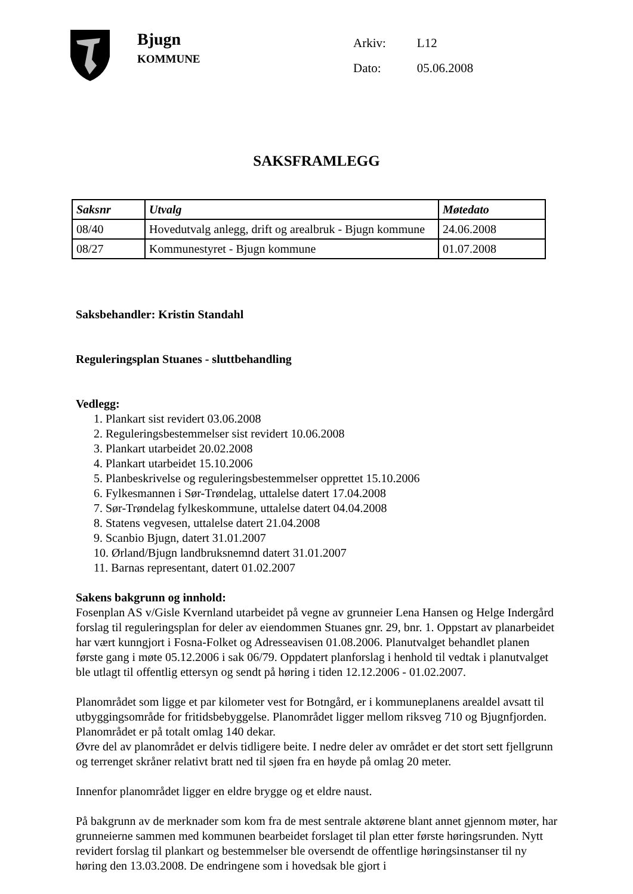Bjugn
KOMMUNE
| Arkiv: | L12 |
| Dato: | 05.06.2008 |
SAKSFRAMLEGG
| Saksnr | Utvalg | Møtedato |
| --- | --- | --- |
| 08/40 | Hovedutvalg anlegg, drift og arealbruk - Bjugn kommune | 24.06.2008 |
| 08/27 | Kommunestyret - Bjugn kommune | 01.07.2008 |
Saksbehandler: Kristin Standahl
Reguleringsplan Stuanes - sluttbehandling
Vedlegg:
1. Plankart sist revidert 03.06.2008
2. Reguleringsbestemmelser sist revidert 10.06.2008
3. Plankart utarbeidet 20.02.2008
4. Plankart utarbeidet 15.10.2006
5. Planbeskrivelse og reguleringsbestemmelser opprettet 15.10.2006
6. Fylkesmannen i Sør-Trøndelag, uttalelse datert 17.04.2008
7. Sør-Trøndelag fylkeskommune, uttalelse datert 04.04.2008
8. Statens vegvesen, uttalelse datert 21.04.2008
9. Scanbio Bjugn, datert 31.01.2007
10. Ørland/Bjugn landbruksnemnd datert 31.01.2007
11. Barnas representant, datert 01.02.2007
Sakens bakgrunn og innhold:
Fosenplan AS v/Gisle Kvernland utarbeidet på vegne av grunneier Lena Hansen og Helge Indergård forslag til reguleringsplan for deler av eiendommen Stuanes gnr. 29, bnr. 1. Oppstart av planarbeidet har vært kunngjort i Fosna-Folket og Adresseavisen 01.08.2006. Planutvalget behandlet planen første gang i møte 05.12.2006 i sak 06/79. Oppdatert planforslag i henhold til vedtak i planutvalget ble utlagt til offentlig ettersyn og sendt på høring i tiden 12.12.2006 - 01.02.2007.
Planområdet som ligge et par kilometer vest for Botngård, er i kommuneplanens arealdel avsatt til utbyggingsområde for fritidsbebyggelse. Planområdet ligger mellom riksveg 710 og Bjugnfjorden. Planområdet er på totalt omlag 140 dekar.
Øvre del av planområdet er delvis tidligere beite. I nedre deler av området er det stort sett fjellgrunn og terrenget skråner relativt bratt ned til sjøen fra en høyde på omlag 20 meter.
Innenfor planområdet ligger en eldre brygge og et eldre naust.
På bakgrunn av de merknader som kom fra de mest sentrale aktørene blant annet gjennom møter, har grunneierne sammen med kommunen bearbeidet forslaget til plan etter første høringsrunden. Nytt revidert forslag til plankart og bestemmelser ble oversendt de offentlige høringsinstanser til ny høring den 13.03.2008. De endringene som i hovedsak ble gjort i